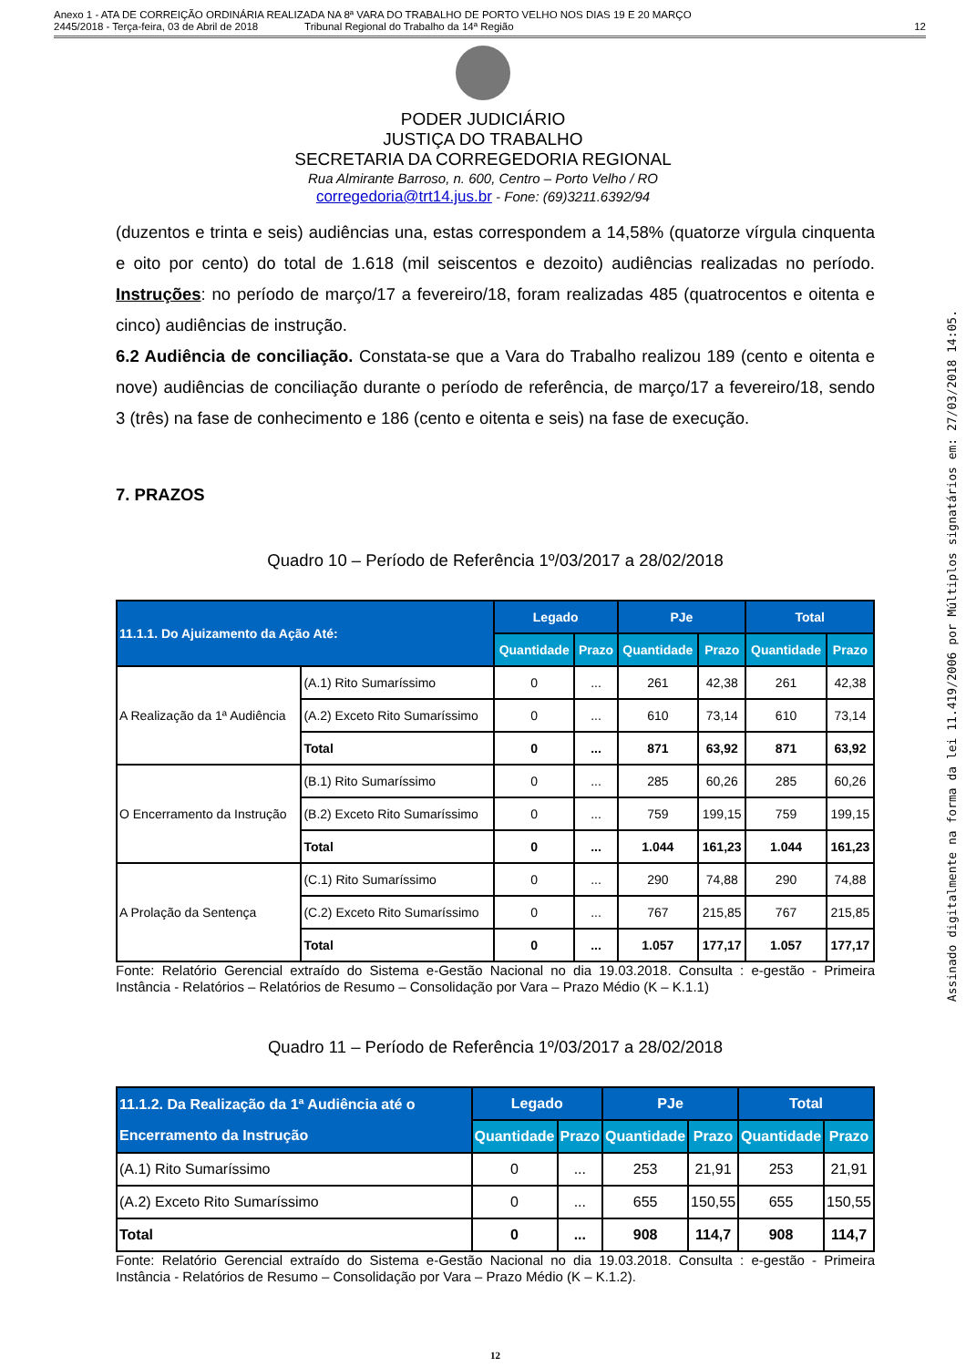Anexo 1 - ATA DE CORREIÇÃO ORDINÁRIA REALIZADA NA 8ª VARA DO TRABALHO DE PORTO VELHO NOS DIAS 19 E 20 MARÇO
2445/2018 - Terça-feira, 03 de Abril de 2018 Tribunal Regional do Trabalho da 14ª Região
12
PODER JUDICIÁRIO
JUSTIÇA DO TRABALHO
SECRETARIA DA CORREGEDORIA REGIONAL
Rua Almirante Barroso, n. 600, Centro – Porto Velho / RO
corregedoria@trt14.jus.br - Fone: (69)3211.6392/94
(duzentos e trinta e seis) audiências una, estas correspondem a 14,58% (quatorze vírgula cinquenta e oito por cento) do total de 1.618 (mil seiscentos e dezoito) audiências realizadas no período. Instruções: no período de março/17 a fevereiro/18, foram realizadas 485 (quatrocentos e oitenta e cinco) audiências de instrução.
6.2 Audiência de conciliação. Constata-se que a Vara do Trabalho realizou 189 (cento e oitenta e nove) audiências de conciliação durante o período de referência, de março/17 a fevereiro/18, sendo 3 (três) na fase de conhecimento e 186 (cento e oitenta e seis) na fase de execução.
7. PRAZOS
Quadro 10 – Período de Referência 1º/03/2017 a 28/02/2018
| 11.1.1. Do Ajuizamento da Ação Até: | | Legado | | PJe | | Total | |
| --- | --- | --- | --- | --- | --- | --- | --- |
| | | Quantidade | Prazo | Quantidade | Prazo | Quantidade | Prazo |
| A Realização da 1ª Audiência | (A.1) Rito Sumaríssimo | 0 | ... | 261 | 42,38 | 261 | 42,38 |
| | (A.2) Exceto Rito Sumaríssimo | 0 | ... | 610 | 73,14 | 610 | 73,14 |
| | Total | 0 | ... | 871 | 63,92 | 871 | 63,92 |
| O Encerramento da Instrução | (B.1) Rito Sumaríssimo | 0 | ... | 285 | 60,26 | 285 | 60,26 |
| | (B.2) Exceto Rito Sumaríssimo | 0 | ... | 759 | 199,15 | 759 | 199,15 |
| | Total | 0 | ... | 1.044 | 161,23 | 1.044 | 161,23 |
| A Prolação da Sentença | (C.1) Rito Sumaríssimo | 0 | ... | 290 | 74,88 | 290 | 74,88 |
| | (C.2) Exceto Rito Sumaríssimo | 0 | ... | 767 | 215,85 | 767 | 215,85 |
| | Total | 0 | ... | 1.057 | 177,17 | 1.057 | 177,17 |
Fonte: Relatório Gerencial extraído do Sistema e-Gestão Nacional no dia 19.03.2018. Consulta : e-gestão - Primeira Instância - Relatórios – Relatórios de Resumo – Consolidação por Vara – Prazo Médio (K – K.1.1)
Quadro 11 – Período de Referência 1º/03/2017 a 28/02/2018
| 11.1.2. Da Realização da 1ª Audiência até o Encerramento da Instrução | Legado | | PJe | | Total | |
| --- | --- | --- | --- | --- | --- | --- |
| | Quantidade | Prazo | Quantidade | Prazo | Quantidade | Prazo |
| (A.1) Rito Sumaríssimo | 0 | ... | 253 | 21,91 | 253 | 21,91 |
| (A.2) Exceto Rito Sumaríssimo | 0 | ... | 655 | 150,55 | 655 | 150,55 |
| Total | 0 | ... | 908 | 114,7 | 908 | 114,7 |
Fonte: Relatório Gerencial extraído do Sistema e-Gestão Nacional no dia 19.03.2018. Consulta : e-gestão - Primeira Instância - Relatórios de Resumo – Consolidação por Vara – Prazo Médio (K – K.1.2).
12
Assinado digitalmente na forma da lei 11.419/2006 por Múltiplos signatários em: 27/03/2018 14:05.